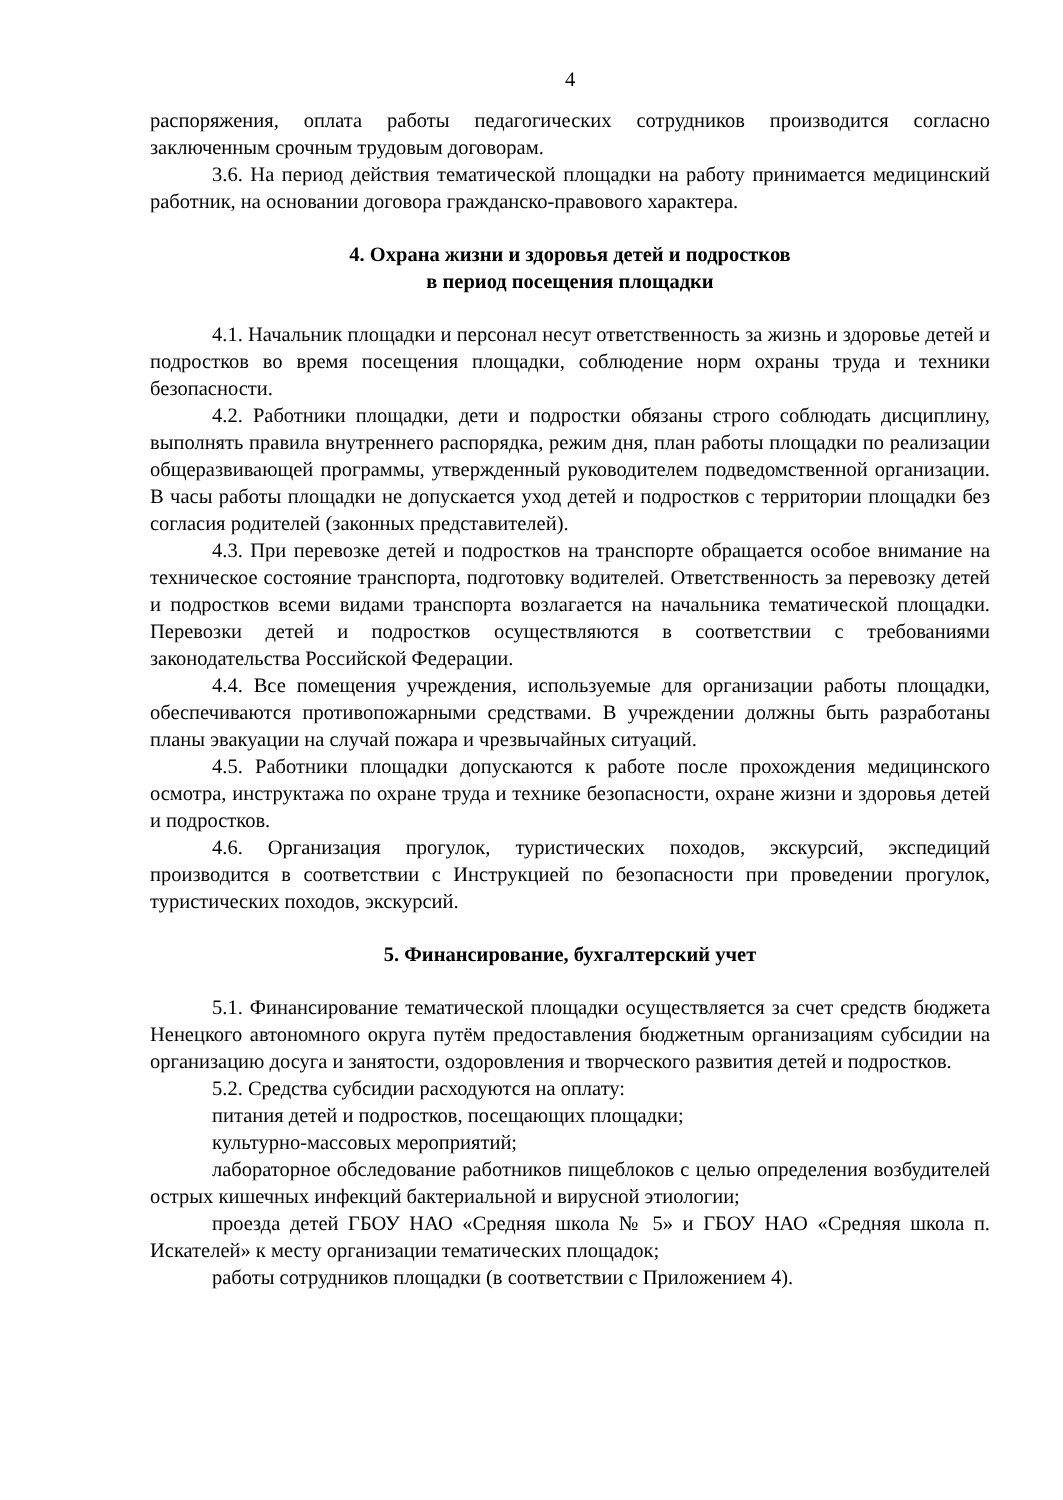4
распоряжения, оплата работы педагогических сотрудников производится согласно заключенным срочным трудовым договорам.
3.6. На период действия тематической площадки на работу принимается медицинский работник, на основании договора гражданско-правового характера.
4. Охрана жизни и здоровья детей и подростков
в период посещения площадки
4.1. Начальник площадки и персонал несут ответственность за жизнь и здоровье детей и подростков во время посещения площадки, соблюдение норм охраны труда и техники безопасности.
4.2. Работники площадки, дети и подростки обязаны строго соблюдать дисциплину, выполнять правила внутреннего распорядка, режим дня, план работы площадки по реализации общеразвивающей программы, утвержденный руководителем подведомственной организации. В часы работы площадки не допускается уход детей и подростков с территории площадки без согласия родителей (законных представителей).
4.3. При перевозке детей и подростков на транспорте обращается особое внимание на техническое состояние транспорта, подготовку водителей. Ответственность за перевозку детей и подростков всеми видами транспорта возлагается на начальника тематической площадки. Перевозки детей и подростков осуществляются в соответствии с требованиями законодательства Российской Федерации.
4.4. Все помещения учреждения, используемые для организации работы площадки, обеспечиваются противопожарными средствами. В учреждении должны быть разработаны планы эвакуации на случай пожара и чрезвычайных ситуаций.
4.5. Работники площадки допускаются к работе после прохождения медицинского осмотра, инструктажа по охране труда и технике безопасности, охране жизни и здоровья детей и подростков.
4.6. Организация прогулок, туристических походов, экскурсий, экспедиций производится в соответствии с Инструкцией по безопасности при проведении прогулок, туристических походов, экскурсий.
5. Финансирование, бухгалтерский учет
5.1. Финансирование тематической площадки осуществляется за счет средств бюджета Ненецкого автономного округа путём предоставления бюджетным организациям субсидии на организацию досуга и занятости, оздоровления и творческого развития детей и подростков.
5.2. Средства субсидии расходуются на оплату:
питания детей и подростков, посещающих площадки;
культурно-массовых мероприятий;
лабораторное обследование работников пищеблоков с целью определения возбудителей острых кишечных инфекций бактериальной и вирусной этиологии;
проезда детей ГБОУ НАО «Средняя школа № 5» и ГБОУ НАО «Средняя школа п. Искателей» к месту организации тематических площадок;
работы сотрудников площадки (в соответствии с Приложением 4).